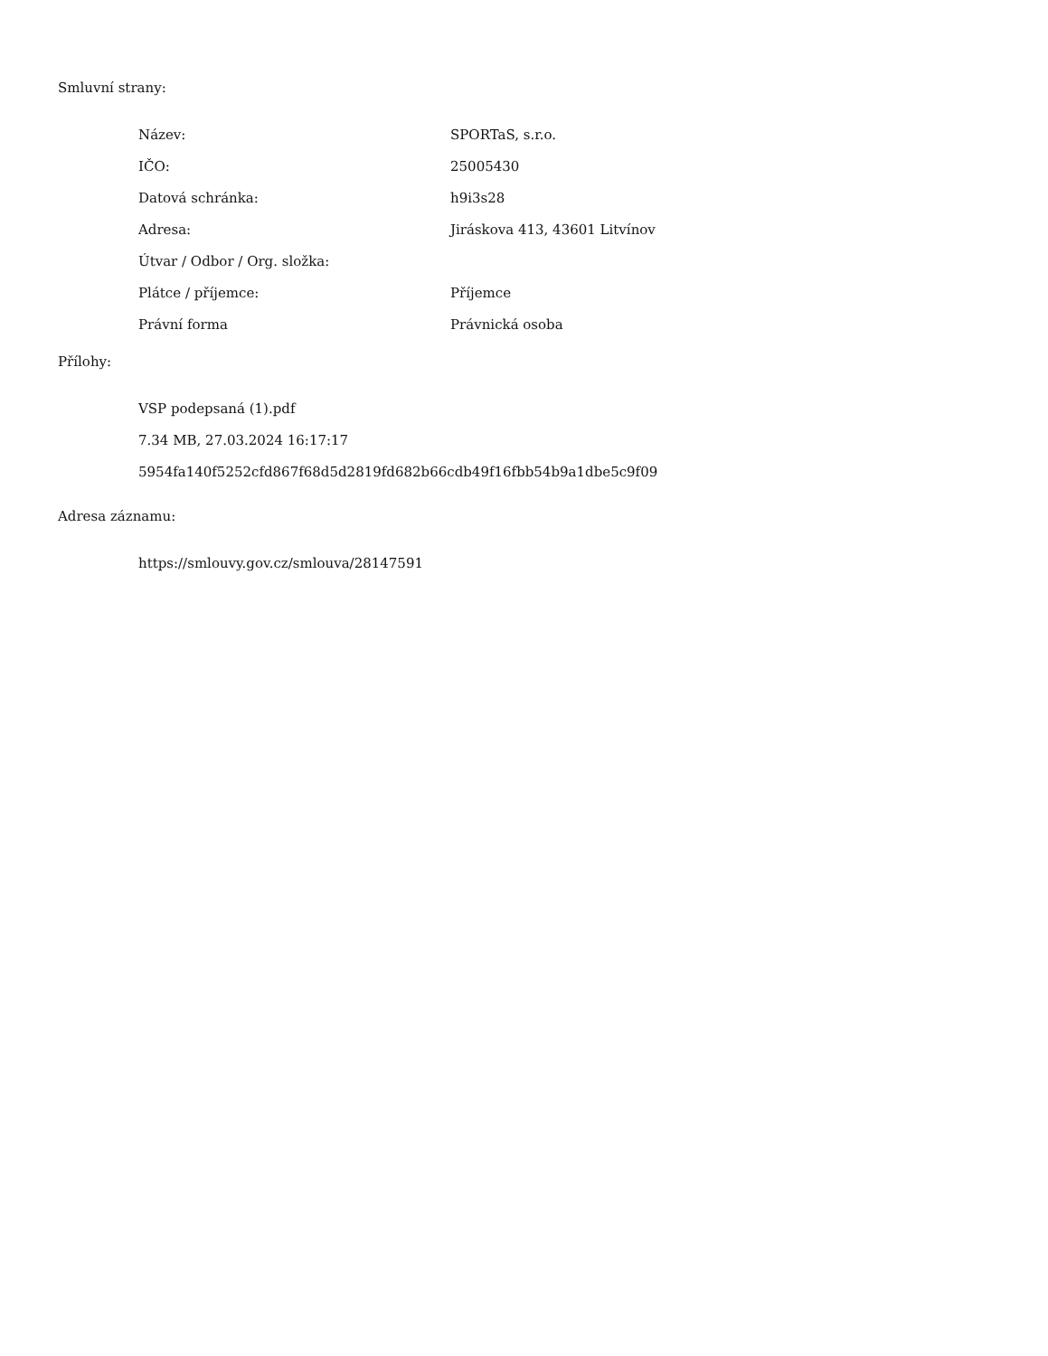Smluvní strany:
| Název: | SPORTaS, s.r.o. |
| IČO: | 25005430 |
| Datová schránka: | h9i3s28 |
| Adresa: | Jiráskova 413, 43601 Litvínov |
| Útvar / Odbor / Org. složka: | |
| Plátce / příjemce: | Příjemce |
| Právní forma | Právnická osoba |
Přílohy:
VSP podepsaná (1).pdf
7.34 MB, 27.03.2024 16:17:17
5954fa140f5252cfd867f68d5d2819fd682b66cdb49f16fbb54b9a1dbe5c9f09
Adresa záznamu:
https://smlouvy.gov.cz/smlouva/28147591